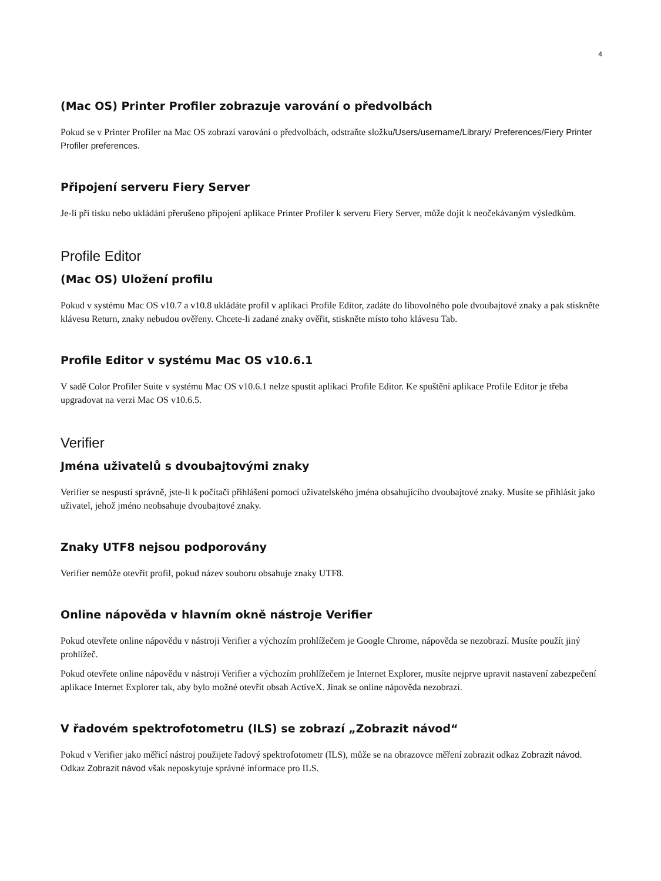4
(Mac OS) Printer Profiler zobrazuje varování o předvolbách
Pokud se v Printer Profiler na Mac OS zobrazí varování o předvolbách, odstraňte složku/Users/username/Library/ Preferences/Fiery Printer Profiler preferences.
Připojení serveru Fiery Server
Je-li při tisku nebo ukládání přerušeno připojení aplikace Printer Profiler k serveru Fiery Server, může dojít k neočekávaným výsledkům.
Profile Editor
(Mac OS) Uložení profilu
Pokud v systému Mac OS v10.7 a v10.8 ukládáte profil v aplikaci Profile Editor, zadáte do libovolného pole dvoubajtové znaky a pak stiskněte klávesu Return, znaky nebudou ověřeny. Chcete-li zadané znaky ověřit, stiskněte místo toho klávesu Tab.
Profile Editor v systému Mac OS v10.6.1
V sadě Color Profiler Suite v systému Mac OS v10.6.1 nelze spustit aplikaci Profile Editor. Ke spuštění aplikace Profile Editor je třeba upgradovat na verzi Mac OS v10.6.5.
Verifier
Jména uživatelů s dvoubajtovými znaky
Verifier se nespustí správně, jste-li k počítači přihlášeni pomocí uživatelského jména obsahujícího dvoubajtové znaky. Musíte se přihlásit jako uživatel, jehož jméno neobsahuje dvoubajtové znaky.
Znaky UTF8 nejsou podporovány
Verifier nemůže otevřít profil, pokud název souboru obsahuje znaky UTF8.
Online nápověda v hlavním okně nástroje Verifier
Pokud otevřete online nápovědu v nástroji Verifier a výchozím prohlížečem je Google Chrome, nápověda se nezobrazí. Musíte použít jiný prohlížeč.
Pokud otevřete online nápovědu v nástroji Verifier a výchozím prohlížečem je Internet Explorer, musíte nejprve upravit nastavení zabezpečení aplikace Internet Explorer tak, aby bylo možné otevřít obsah ActiveX. Jinak se online nápověda nezobrazí.
V řadovém spektrofotometru (ILS) se zobrazí „Zobrazit návod“
Pokud v Verifier jako měřicí nástroj použijete řadový spektrofotometr (ILS), může se na obrazovce měření zobrazit odkaz Zobrazit návod. Odkaz Zobrazit návod však neposkytuje správné informace pro ILS.